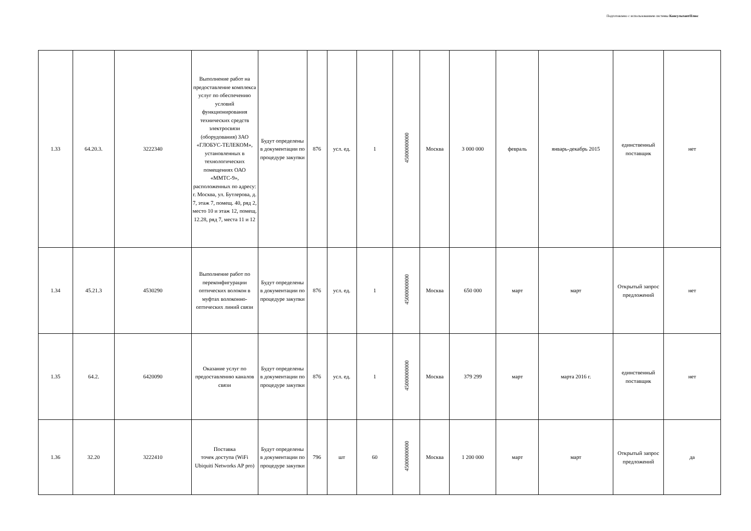Подготовлено с использованием системы КонсультантПлюс
| 1.33 | 64.20.3. | 3222340 | Выполнение работ на предоставление комплекса услуг по обеспечению условий функционирования технических средств электросвязи (оборудования) ЗАО «ГЛОБУС-ТЕЛЕКОМ», установленных в технологических помещениях ОАО «ММТС-9», расположенных по адресу: г. Москва, ул. Бутлерова, д. 7, этаж 7, помещ. 40, ряд 2, место 10 и этаж 12, помещ. 12.28, ряд 7, места 11 и 12 | Будут определены в документации по процедуре закупки | 876 | усл. ед. | 1 | 45000000000 | Москва | 3 000 000 | февраль | январь-декабрь 2015 | единственный поставщик | нет |
| 1.34 | 45.21.3 | 4530290 | Выполнение работ по переконфигурации оптических волокон в муфтах волоконно-оптических линий связи | Будут определены в документации по процедуре закупки | 876 | усл. ед. | 1 | 45000000000 | Москва | 650 000 | март | март | Открытый запрос предложений | нет |
| 1.35 | 64.2. | 6420090 | Оказание услуг по предоставлению каналов связи | Будут определены в документации по процедуре закупки | 876 | усл. ед. | 1 | 45000000000 | Москва | 379 299 | март | марта 2016 г. | единственный поставщик | нет |
| 1.36 | 32.20 | 3222410 | Поставка точек доступа (WiFi Ubiquiti Networks AP pro) | Будут определены в документации по процедуре закупки | 796 | шт | 60 | 45000000000 | Москва | 1 200 000 | март | март | Открытый запрос предложений | да |